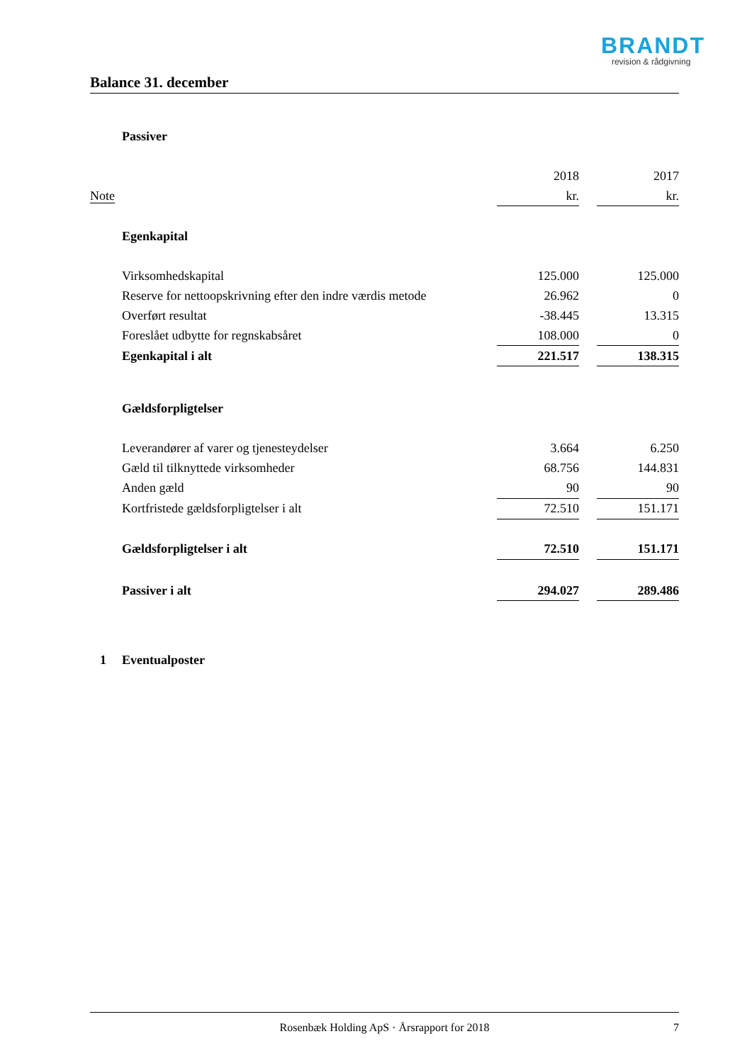BRANDT
revision & rådgivning
Balance 31. december
| | Passiver | | | |
| | | 2018 | | 2017 |
| Note | | kr. | | kr. |
| | Egenkapital | | | |
| | Virksomhedskapital | 125.000 | | 125.000 |
| | Reserve for nettoopskrivning efter den indre værdis metode | 26.962 | | 0 |
| | Overført resultat | -38.445 | | 13.315 |
| | Foreslået udbytte for regnskabsåret | 108.000 | | 0 |
| | Egenkapital i alt | 221.517 | | 138.315 |
| | Gældsforpligtelser | | | |
| | Leverandører af varer og tjenesteydelser | 3.664 | | 6.250 |
| | Gæld til tilknyttede virksomheder | 68.756 | | 144.831 |
| | Anden gæld | 90 | | 90 |
| | Kortfristede gældsforpligtelser i alt | 72.510 | | 151.171 |
| | Gældsforpligtelser i alt | 72.510 | | 151.171 |
| | Passiver i alt | 294.027 | | 289.486 |
| 1 | Eventualposter | | | |
Rosenbæk Holding ApS · Årsrapport for 2018 7